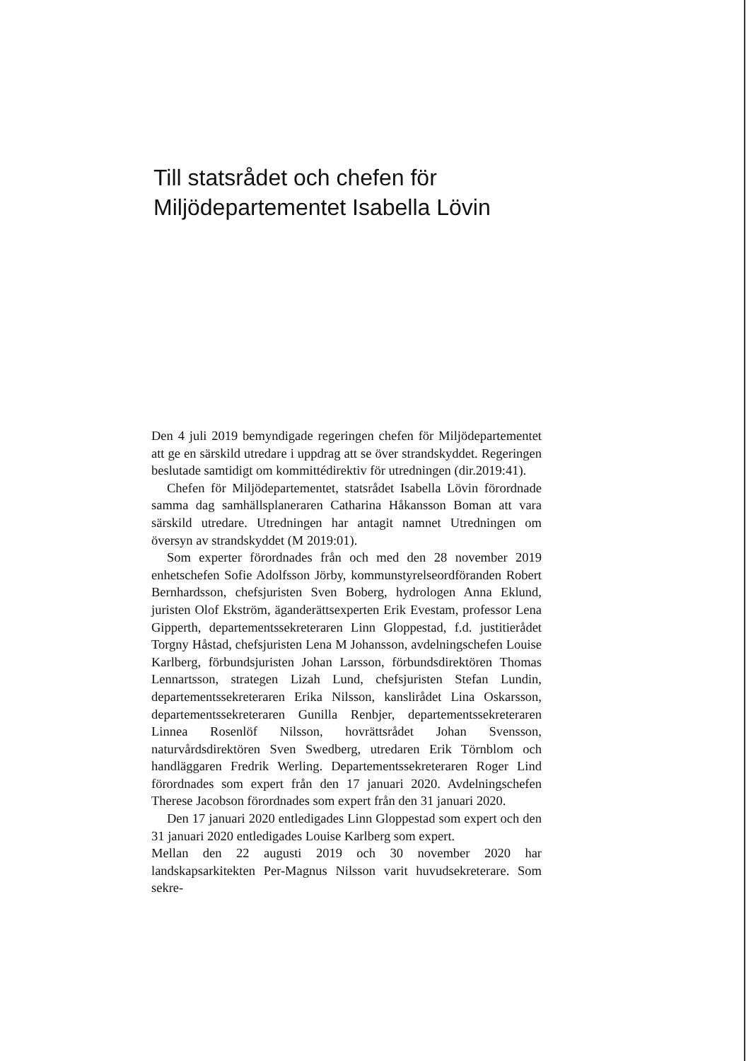Till statsrådet och chefen för
Miljödepartementet Isabella Lövin
Den 4 juli 2019 bemyndigade regeringen chefen för Miljödepartementet att ge en särskild utredare i uppdrag att se över strandskyddet. Regeringen beslutade samtidigt om kommittédirektiv för utredningen (dir.2019:41).
Chefen för Miljödepartementet, statsrådet Isabella Lövin förordnade samma dag samhällsplaneraren Catharina Håkansson Boman att vara särskild utredare. Utredningen har antagit namnet Utredningen om översyn av strandskyddet (M 2019:01).
Som experter förordnades från och med den 28 november 2019 enhetschefen Sofie Adolfsson Jörby, kommunstyrelseordföranden Robert Bernhardsson, chefsjuristen Sven Boberg, hydrologen Anna Eklund, juristen Olof Ekström, äganderättsexperten Erik Evestam, professor Lena Gipperth, departementssekreteraren Linn Gloppestad, f.d. justitierådet Torgny Håstad, chefsjuristen Lena M Johansson, avdelningschefen Louise Karlberg, förbundsjuristen Johan Larsson, förbundsdirektören Thomas Lennartsson, strategen Lizah Lund, chefsjuristen Stefan Lundin, departementssekreteraren Erika Nilsson, kanslirådet Lina Oskarsson, departementssekreteraren Gunilla Renbjer, departementssekreteraren Linnea Rosenlöf Nilsson, hovrättsrådet Johan Svensson, naturvårdsdirektören Sven Swedberg, utredaren Erik Törnblom och handläggaren Fredrik Werling. Departementssekreteraren Roger Lind förordnades som expert från den 17 januari 2020. Avdelningschefen Therese Jacobson förordnades som expert från den 31 januari 2020.
Den 17 januari 2020 entledigades Linn Gloppestad som expert och den 31 januari 2020 entledigades Louise Karlberg som expert.
Mellan den 22 augusti 2019 och 30 november 2020 har landskapsarkitekten Per-Magnus Nilsson varit huvudsekreterare. Som sekre-